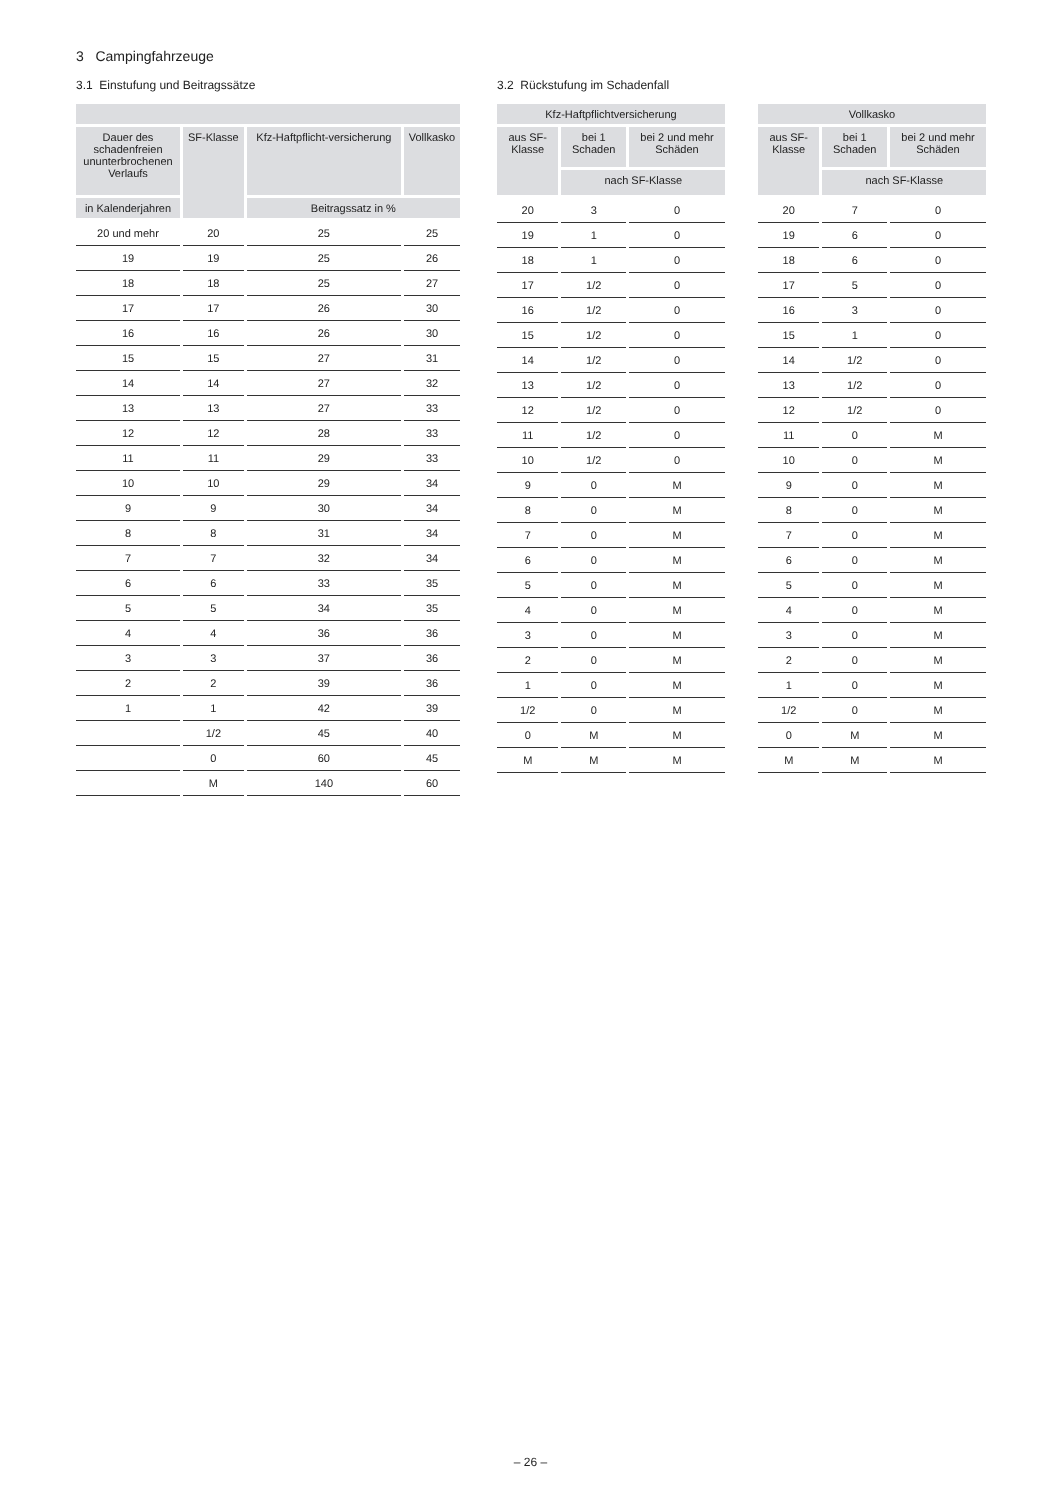3 Campingfahrzeuge
3.1 Einstufung und Beitragssätze
| Dauer des schadenfreien ununterbrochenen Verlaufs | SF-Klasse | Kfz-Haftpflicht-versicherung | Vollkasko |
| --- | --- | --- | --- |
| in Kalenderjahren | | Beitragssatz in % | |
| 20 und mehr | 20 | 25 | 25 |
| 19 | 19 | 25 | 26 |
| 18 | 18 | 25 | 27 |
| 17 | 17 | 26 | 30 |
| 16 | 16 | 26 | 30 |
| 15 | 15 | 27 | 31 |
| 14 | 14 | 27 | 32 |
| 13 | 13 | 27 | 33 |
| 12 | 12 | 28 | 33 |
| 11 | 11 | 29 | 33 |
| 10 | 10 | 29 | 34 |
| 9 | 9 | 30 | 34 |
| 8 | 8 | 31 | 34 |
| 7 | 7 | 32 | 34 |
| 6 | 6 | 33 | 35 |
| 5 | 5 | 34 | 35 |
| 4 | 4 | 36 | 36 |
| 3 | 3 | 37 | 36 |
| 2 | 2 | 39 | 36 |
| 1 | 1 | 42 | 39 |
| | 1/2 | 45 | 40 |
| | 0 | 60 | 45 |
| | M | 140 | 60 |
3.2 Rückstufung im Schadenfall
| Kfz-Haftpflichtversicherung | | |
| --- | --- | --- |
| aus SF-Klasse | bei 1 Schaden | bei 2 und mehr Schäden |
| | nach SF-Klasse | |
| 20 | 3 | 0 |
| 19 | 1 | 0 |
| 18 | 1 | 0 |
| 17 | 1/2 | 0 |
| 16 | 1/2 | 0 |
| 15 | 1/2 | 0 |
| 14 | 1/2 | 0 |
| 13 | 1/2 | 0 |
| 12 | 1/2 | 0 |
| 11 | 1/2 | 0 |
| 10 | 1/2 | 0 |
| 9 | 0 | M |
| 8 | 0 | M |
| 7 | 0 | M |
| 6 | 0 | M |
| 5 | 0 | M |
| 4 | 0 | M |
| 3 | 0 | M |
| 2 | 0 | M |
| 1 | 0 | M |
| 1/2 | 0 | M |
| 0 | M | M |
| M | M | M |
| Vollkasko | | |
| --- | --- | --- |
| aus SF-Klasse | bei 1 Schaden | bei 2 und mehr Schäden |
| | nach SF-Klasse | |
| 20 | 7 | 0 |
| 19 | 6 | 0 |
| 18 | 6 | 0 |
| 17 | 5 | 0 |
| 16 | 3 | 0 |
| 15 | 1 | 0 |
| 14 | 1/2 | 0 |
| 13 | 1/2 | 0 |
| 12 | 1/2 | 0 |
| 11 | 0 | M |
| 10 | 0 | M |
| 9 | 0 | M |
| 8 | 0 | M |
| 7 | 0 | M |
| 6 | 0 | M |
| 5 | 0 | M |
| 4 | 0 | M |
| 3 | 0 | M |
| 2 | 0 | M |
| 1 | 0 | M |
| 1/2 | 0 | M |
| 0 | M | M |
| M | M | M |
– 26 –